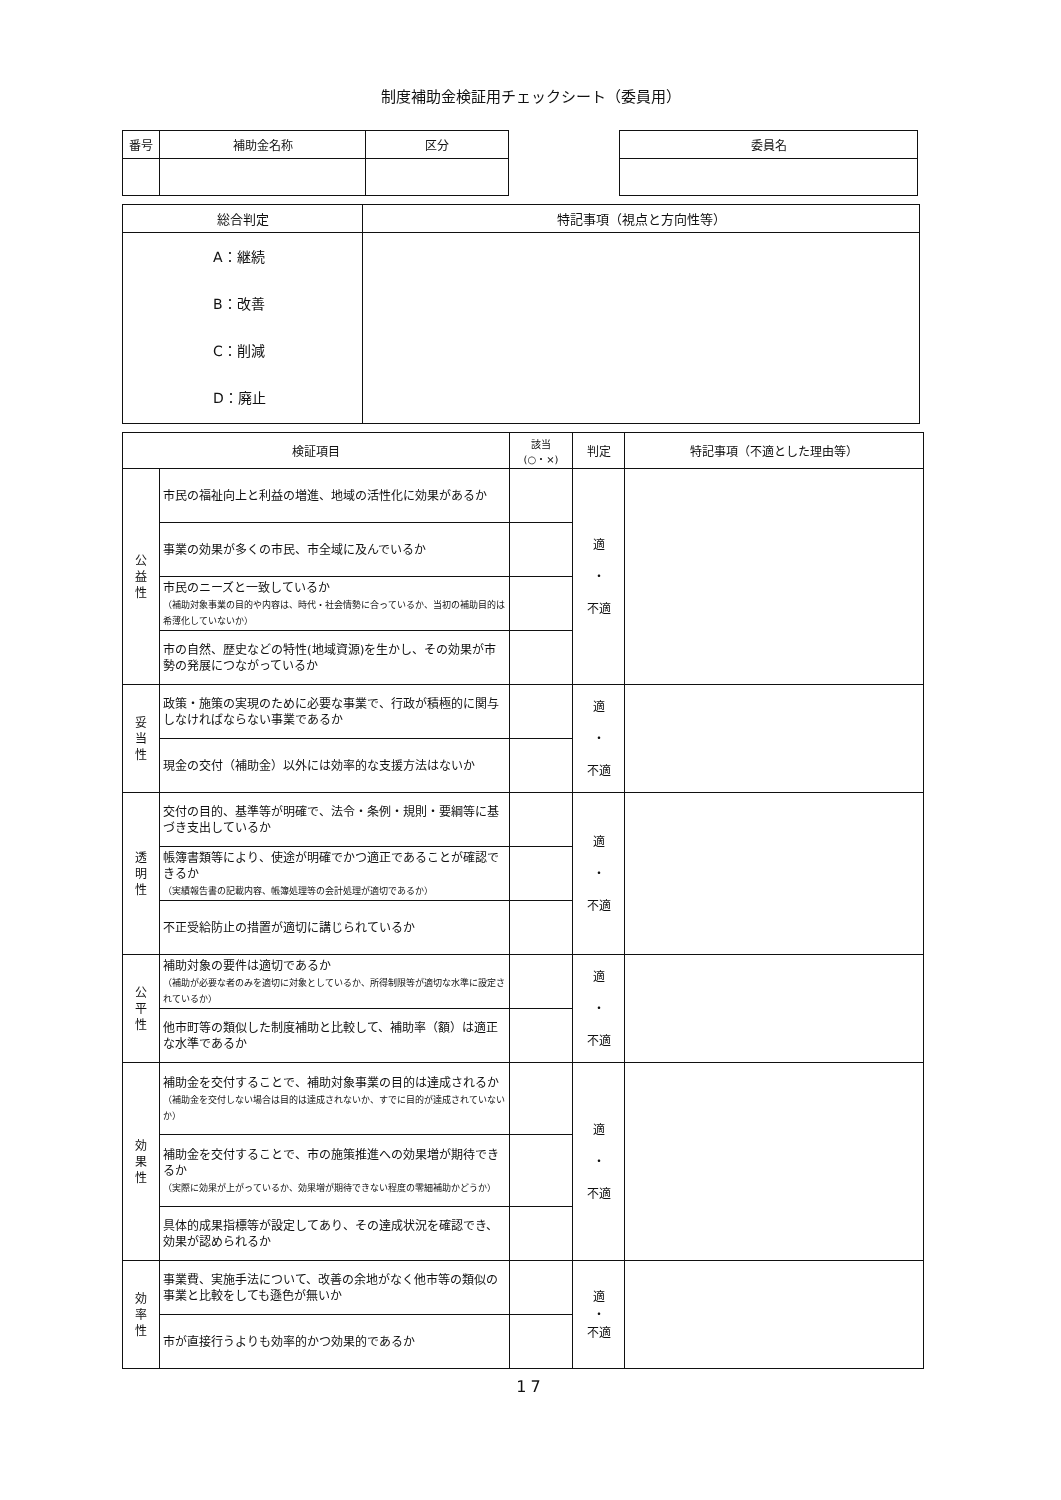制度補助金検証用チェックシート（委員用）
| 番号 | 補助金名称 | 区分 |
| --- | --- | --- |
| 委員名 |
| --- |
| 総合判定 | 特記事項（視点と方向性等） |
| --- | --- |
| A：継続 B：改善 C：削減 D：廃止 | |
| 検証項目 | | 該当 (○・×) | 判定 | 特記事項（不適とした理由等） |
| --- | --- | --- | --- | --- |
| 公 益 性 | 市民の福祉向上と利益の増進、地域の活性化に効果があるか | | 適 ・ 不適 | |
| | 事業の効果が多くの市民、市全域に及んでいるか | | | |
| | 市民のニーズと一致しているか （補助対象事業の目的や内容は、時代・社会情勢に合っているか、当初の補助目的は希薄化していないか） | | | |
| | 市の自然、歴史などの特性(地域資源)を生かし、その効果が市勢の発展につながっているか | | | |
| 妥 当 性 | 政策・施策の実現のために必要な事業で、行政が積極的に関与しなければならない事業であるか | | 適 ・ 不適 | |
| | 現金の交付（補助金）以外には効率的な支援方法はないか | | | |
| 透 明 性 | 交付の目的、基準等が明確で、法令・条例・規則・要綱等に基づき支出しているか | | 適 ・ 不適 | |
| | 帳簿書類等により、使途が明確でかつ適正であることが確認できるか （実績報告書の記載内容、帳簿処理等の会計処理が適切であるか） | | | |
| | 不正受給防止の措置が適切に講じられているか | | | |
| 公 平 性 | 補助対象の要件は適切であるか （補助が必要な者のみを適切に対象としているか、所得制限等が適切な水準に設定されているか） | | 適 ・ 不適 | |
| | 他市町等の類似した制度補助と比較して、補助率（額）は適正な水準であるか | | | |
| 効 果 性 | 補助金を交付することで、補助対象事業の目的は達成されるか （補助金を交付しない場合は目的は達成されないか、すでに目的が達成されていないか） | | 適 ・ 不適 | |
| | 補助金を交付することで、市の施策推進への効果増が期待できるか （実際に効果が上がっているか、効果増が期待できない程度の零細補助かどうか） | | | |
| | 具体的成果指標等が設定してあり、その達成状況を確認でき、効果が認められるか | | | |
| 効 率 性 | 事業費、実施手法について、改善の余地がなく他市等の類似の事業と比較をしても遜色が無いか | | 適 ・ 不適 | |
| | 市が直接行うよりも効率的かつ効果的であるか | | | |
17